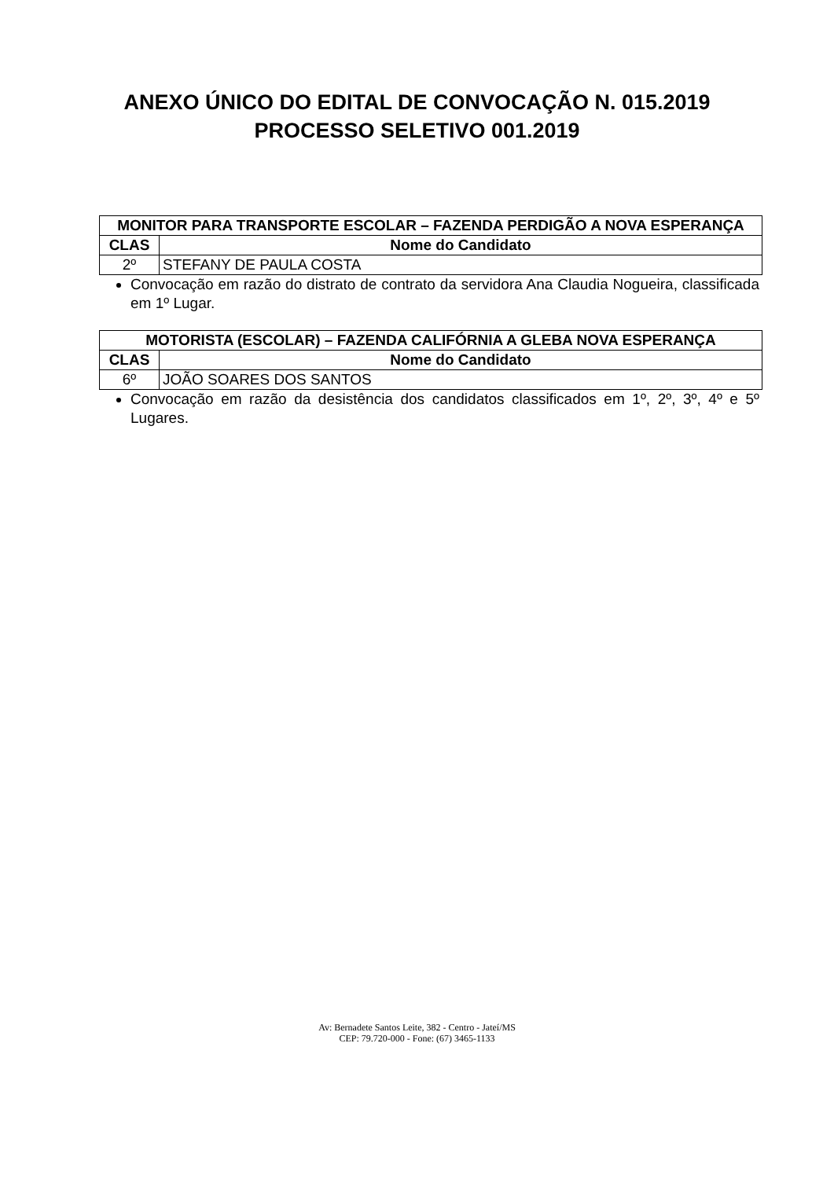ANEXO ÚNICO DO EDITAL DE CONVOCAÇÃO N. 015.2019
PROCESSO SELETIVO 001.2019
| MONITOR PARA TRANSPORTE ESCOLAR – FAZENDA PERDIGÃO A NOVA ESPERANÇA | |
| --- | --- |
| CLAS | Nome do Candidato |
| 2º | STEFANY DE PAULA COSTA |
Convocação em razão do distrato de contrato da servidora Ana Claudia Nogueira, classificada em 1º Lugar.
| MOTORISTA (ESCOLAR) – FAZENDA CALIFÓRNIA A GLEBA NOVA ESPERANÇA | |
| --- | --- |
| CLAS | Nome do Candidato |
| 6º | JOÃO SOARES DOS SANTOS |
Convocação em razão da desistência dos candidatos classificados em 1º, 2º, 3º, 4º e 5º Lugares.
Av: Bernadete Santos Leite, 382 - Centro - Jateí/MS
CEP: 79.720-000 - Fone: (67) 3465-1133